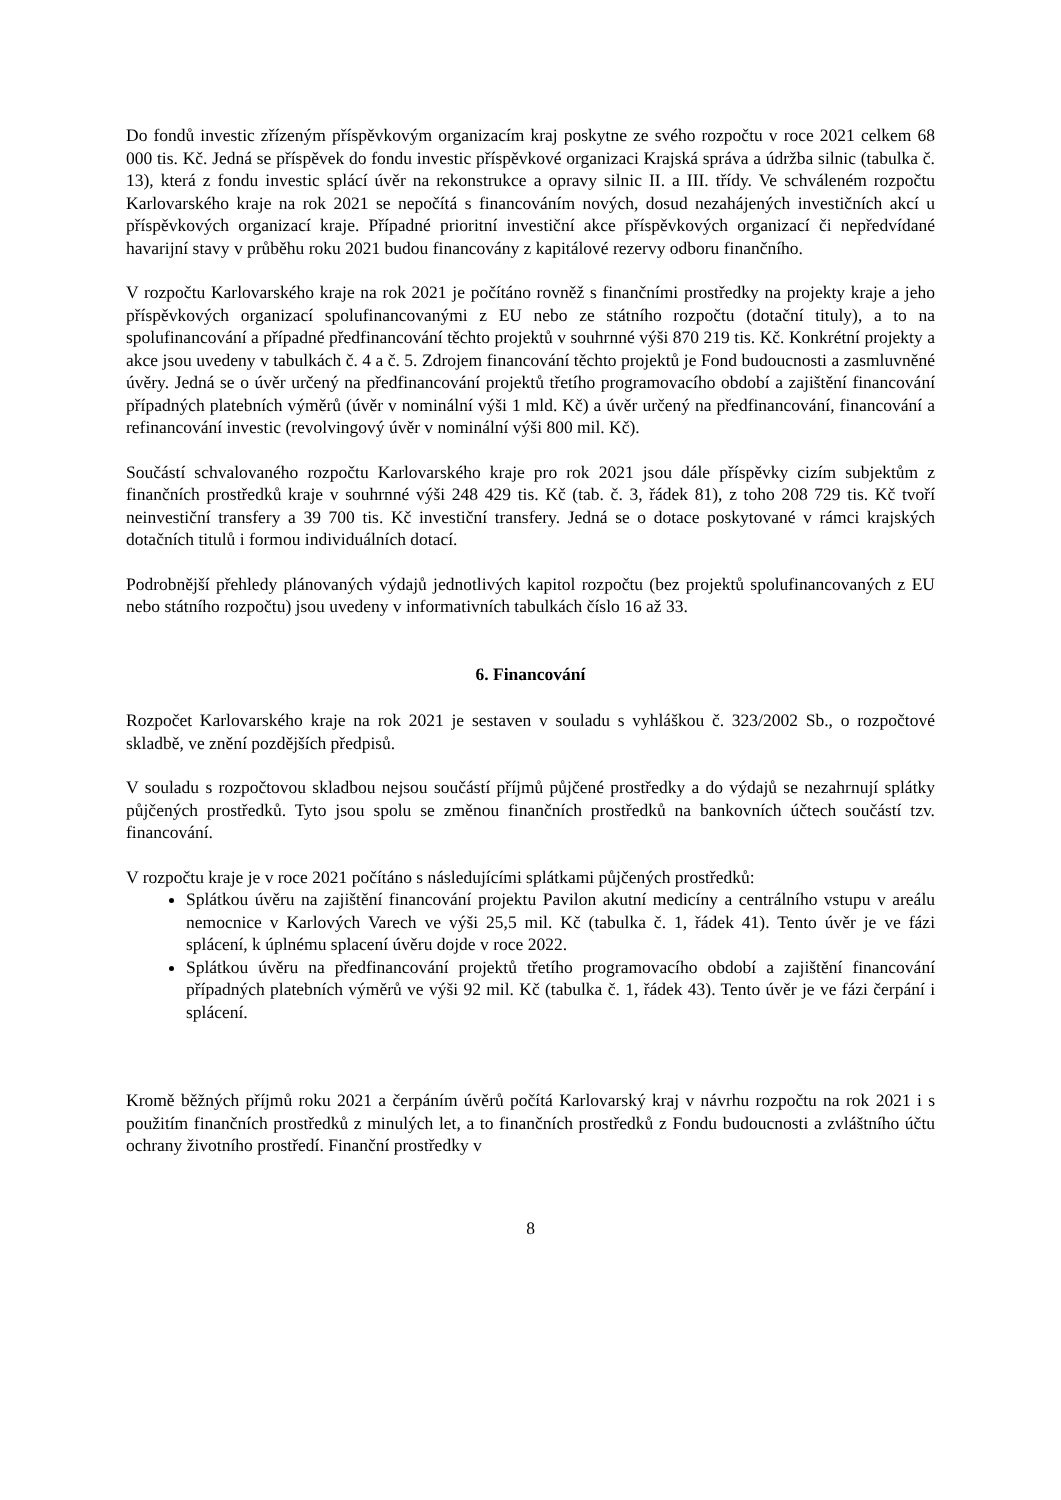Do fondů investic zřízeným příspěvkovým organizacím kraj poskytne ze svého rozpočtu v roce 2021 celkem 68 000 tis. Kč. Jedná se příspěvek do fondu investic příspěvkové organizaci Krajská správa a údržba silnic (tabulka č. 13), která z fondu investic splácí úvěr na rekonstrukce a opravy silnic II. a III. třídy. Ve schváleném rozpočtu Karlovarského kraje na rok 2021 se nepočítá s financováním nových, dosud nezahájených investičních akcí u příspěvkových organizací kraje. Případné prioritní investiční akce příspěvkových organizací či nepředvídané havarijní stavy v průběhu roku 2021 budou financovány z kapitálové rezervy odboru finančního.
V rozpočtu Karlovarského kraje na rok 2021 je počítáno rovněž s finančními prostředky na projekty kraje a jeho příspěvkových organizací spolufinancovanými z EU nebo ze státního rozpočtu (dotační tituly), a to na spolufinancování a případné předfinancování těchto projektů v souhrnné výši 870 219 tis. Kč. Konkrétní projekty a akce jsou uvedeny v tabulkách č. 4 a č. 5. Zdrojem financování těchto projektů je Fond budoucnosti a zasmluvněné úvěry. Jedná se o úvěr určený na předfinancování projektů třetího programovacího období a zajištění financování případných platebních výměrů (úvěr v nominální výši 1 mld. Kč) a úvěr určený na předfinancování, financování a refinancování investic (revolvingový úvěr v nominální výši 800 mil. Kč).
Součástí schvalovaného rozpočtu Karlovarského kraje pro rok 2021 jsou dále příspěvky cizím subjektům z finančních prostředků kraje v souhrnné výši 248 429 tis. Kč (tab. č. 3, řádek 81), z toho 208 729 tis. Kč tvoří neinvestiční transfery a 39 700 tis. Kč investiční transfery. Jedná se o dotace poskytované v rámci krajských dotačních titulů i formou individuálních dotací.
Podrobnější přehledy plánovaných výdajů jednotlivých kapitol rozpočtu (bez projektů spolufinancovaných z EU nebo státního rozpočtu) jsou uvedeny v informativních tabulkách číslo 16 až 33.
6. Financování
Rozpočet Karlovarského kraje na rok 2021 je sestaven v souladu s vyhláškou č. 323/2002 Sb., o rozpočtové skladbě, ve znění pozdějších předpisů.
V souladu s rozpočtovou skladbou nejsou součástí příjmů půjčené prostředky a do výdajů se nezahrnují splátky půjčených prostředků. Tyto jsou spolu se změnou finančních prostředků na bankovních účtech součástí tzv. financování.
V rozpočtu kraje je v roce 2021 počítáno s následujícími splátkami půjčených prostředků:
Splátkou úvěru na zajištění financování projektu Pavilon akutní medicíny a centrálního vstupu v areálu nemocnice v Karlových Varech ve výši 25,5 mil. Kč (tabulka č. 1, řádek 41). Tento úvěr je ve fázi splácení, k úplnému splacení úvěru dojde v roce 2022.
Splátkou úvěru na předfinancování projektů třetího programovacího období a zajištění financování případných platebních výměrů ve výši 92 mil. Kč (tabulka č. 1, řádek 43). Tento úvěr je ve fázi čerpání i splácení.
Kromě běžných příjmů roku 2021 a čerpáním úvěrů počítá Karlovarský kraj v návrhu rozpočtu na rok 2021 i s použitím finančních prostředků z minulých let, a to finančních prostředků z Fondu budoucnosti a zvláštního účtu ochrany životního prostředí. Finanční prostředky v
8